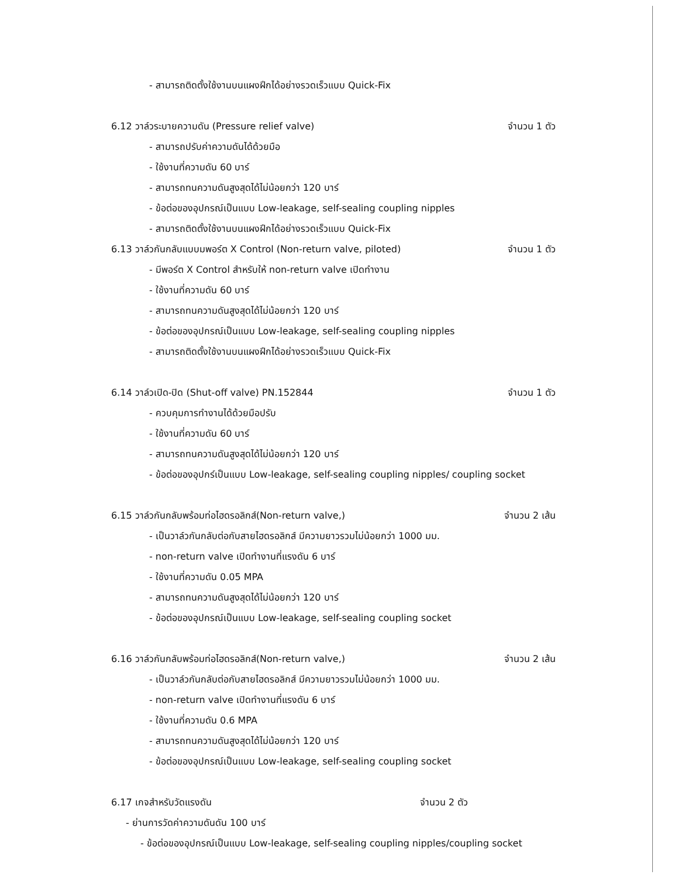- สามารถติดตั้งใช้งานบนแผงฝึกได้อย่างรวดเร็วแบบ Quick-Fix
6.12 วาล์วระบายความดัน (Pressure relief valve) จำนวน 1 ตัว
- สามารถปรับค่าความดันได้ด้วยมือ
- ใช้งานที่ความดัน 60 บาร์
- สามารถทนความดันสูงสุดได้ไม่น้อยกว่า 120 บาร์
- ข้อต่อของอุปกรณ์เป็นแบบ Low-leakage, self-sealing coupling nipples
- สามารถติดตั้งใช้งานบนแผงฝึกได้อย่างรวดเร็วแบบ Quick-Fix
6.13 วาล์วกันกลับแบบมพอร์ต X Control (Non-return valve, piloted) จำนวน 1 ตัว
- มีพอร์ต X Control สำหรับให้ non-return valve เปิดทำงาน
- ใช้งานที่ความดัน 60 บาร์
- สามารถทนความดันสูงสุดได้ไม่น้อยกว่า 120 บาร์
- ข้อต่อของอุปกรณ์เป็นแบบ Low-leakage, self-sealing coupling nipples
- สามารถติดตั้งใช้งานบนแผงฝึกได้อย่างรวดเร็วแบบ Quick-Fix
6.14 วาล์วเปิด-ปิด (Shut-off valve) PN.152844 จำนวน 1 ตัว
- ควบคุมการทำงานได้ด้วยมือปรับ
- ใช้งานที่ความดัน 60 บาร์
- สามารถทนความดันสูงสุดได้ไม่น้อยกว่า 120 บาร์
- ข้อต่อของอุปกร์เป็นแบบ Low-leakage, self-sealing coupling nipples/ coupling socket
6.15 วาล์วกันกลับพร้อมท่อไฮดรอลิกส์(Non-return valve,) จำนวน 2 เส้น
- เป็นวาล์วกันกลับต่อกับสายไฮดรอลิกส์ มีความยาวรวมไม่น้อยกว่า 1000 มม.
- non-return valve เปิดทำงานที่แรงดัน 6 บาร์
- ใช้งานที่ความดัน 0.05 MPA
- สามารถทนความดันสูงสุดได้ไม่น้อยกว่า 120 บาร์
- ข้อต่อของอุปกรณ์เป็นแบบ Low-leakage, self-sealing coupling socket
6.16 วาล์วกันกลับพร้อมท่อไฮดรอลิกส์(Non-return valve,) จำนวน 2 เส้น
- เป็นวาล์วกันกลับต่อกับสายไฮดรอลิกส์ มีความยาวรวมไม่น้อยกว่า 1000 มม.
- non-return valve เปิดทำงานที่แรงดัน 6 บาร์
- ใช้งานที่ความดัน 0.6 MPA
- สามารถทนความดันสูงสุดได้ไม่น้อยกว่า 120 บาร์
- ข้อต่อของอุปกรณ์เป็นแบบ Low-leakage, self-sealing coupling socket
6.17 เกจสำหรับวัดแรงดัน จำนวน 2 ตัว
- ย่านการวัดค่าความดันดัน 100 บาร์
- ข้อต่อของอุปกรณ์เป็นแบบ Low-leakage, self-sealing coupling nipples/coupling socket